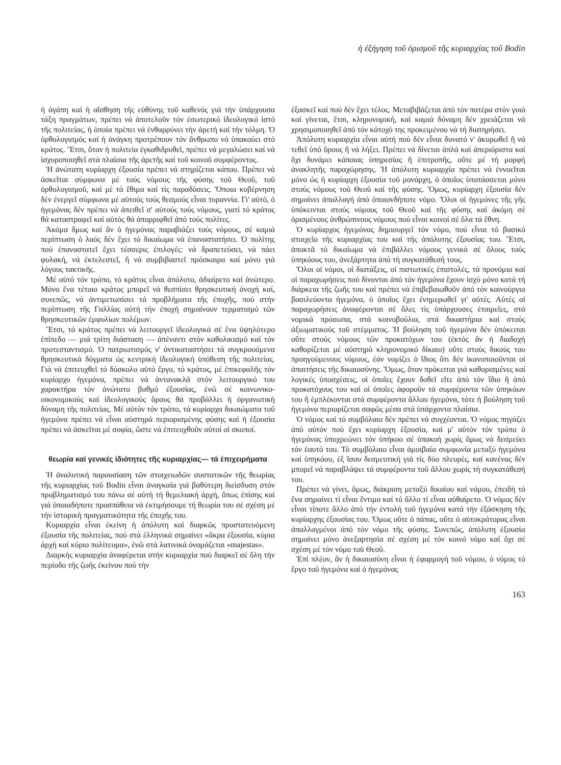ἡ ἐξήγηση τοῦ ὁρισμοῦ τῆς κυριαρχίας τοῦ Bodin
ἡ ἀγάπη καί ἡ αἴσθηση τῆς εὐθύνης τοῦ καθενός γιά τήν ὑπάρχουσα τάξη πραγμάτων, πρέπει νά ἀποτελοῦν τόν ἐσωτερικό ἰδεολογικό ἱστό τῆς πολιτείας, ἡ ὁποία πρέπει νά ἐνθαρρύνει τήν ἀρετή καί τήν τόλμη. Ὁ ὀρθολογισμός καί ἡ ἀνάγκη προτρέπουν τόν ἄνθρωπο νά ὑπακούει στό κράτος. Ἔτσι, ὅταν ἡ πολιτεία ἐγκαθιδρυθεῖ, πρέπει νά μεγαλώσει καί νά ἰσχυροποιηθεῖ στά πλαίσια τῆς ἀρετῆς καί τοῦ κοινοῦ συμφέροντος.
Ἡ ἀνώτατη κυρίαρχη ἐξουσία πρέπει νά στηρίζεται κάπου. Πρέπει νά ἀσκεῖται σύμφωνα μέ τούς νόμους τῆς φύσης τοῦ Θεοῦ, τοῦ ὀρθολογισμοῦ, καί μέ τά ἔθιμα καί τίς παραδόσεις. Ὅποια κυβέρνηση δέν ἐνεργεῖ σύμφωνα μέ αὐτούς τούς θεσμούς εἶναι τυραννία. Γι' αὐτό, ὁ ἡγεμόνας δέν πρέπει νά ἀπειθεῖ σ' αὐτούς τούς νόμους, γιατί τό κράτος θά καταστραφεῖ καί αὐτός θά ἀπορριφθεῖ ἀπό τούς πολίτες.
Ἀκόμα δμως καί ἄν ὁ ἡγεμόνας παραβιάζει τούς νόμους, σέ καμιά περίπτωση ὁ λαός δέν ἔχει τό δικαίωμα νά ἐπαναστατήσει. Ὁ πολίτης πού ἐπαναστατεῖ ἔχει τέσσερις ἐπιλογές: νά δραπετεύσει, νά πάει φυλακή, νά ἐκτελεστεῖ, ἤ νά συμβιβαστεῖ πρόσκαιρα καί μόνο γιά λόγους τακτικῆς.
Μέ αὐτό τόν τρόπο, τό κράτος εἶναι ἀπόλυτο, ἀδιαίρετο καί ἀνώτερο. Μόνο ἕνα τέτοιο κράτος μπορεῖ νά θεσπίσει θρησκευτική ἀνοχή καί, συνεπῶς, νά ἀντιμετωπίσει τά προβλήματα τῆς ἐποχῆς, πού στήν περίπτωση τῆς Γαλλίας αὐτή τήν ἐποχή σημαίνουν τερματισμό τῶν θρησκευτικῶν ἐμφυλίων πολέμων.
Ἔτσι, τό κράτος πρέπει νά λειτουργεῖ ἰδεολογικά σέ ἕνα ὑψηλότερο ἐπίπεδο — μιά τρίτη διάσταση — ἀπέναντι στόν καθολικισμό καί τόν προτεσταντισμό. Ὁ πατριωτισμός ν' ἀντικαταστήσει τά συγκρουόμενα θρησκευτικά δόγματα ὡς κεντρική ἰδεολογική ὑπόθεση τῆς πολιτείας. Γιά νά ἐπιτευχθεῖ τό δύσκολο αὐτό ἔργο, τό κράτος, μέ ἐπικεφαλῆς τόν κυρίαρχο ἡγεμόνα, πρέπει νά ἀντανακλᾶ στόν λειτουργικό του χαρακτήρα τόν ἀνώτατο βαθμό ἐξουσίας, ἐνῶ σέ κοινωνικο-οικονομικούς καί ἰδεολογικούς ὅρους θά προβάλλει ἡ ὀργανωτική δύναμη τῆς πολιτείας. Μέ αὐτόν τόν τρόπο, τά κυρίαρχα δικαιώματα τοῦ ἡγεμόνα πρέπει νά εἶναι αὐστηρά περιορισμένης φύσης καί ἡ ἐξουσία πρέπει νά ἀσκεῖται μέ σοφία, ὥστε νά ἐπιτευχθοῦν αὐτοί οἱ σκοποί.
θεωρία καί γενικές ἰδιότητες τῆς κυριαρχίας— τά ἐπιχειρήματα
Ἡ ἀναλυτική παρουσίαση τῶν στοιχειωδῶν συστατικῶν τῆς θεωρίας τῆς κυριαρχίας τοῦ Bodin εἶναι ἀναγκαία γιά βαθύτερη διείσδυση στόν προβληματισμό του πάνω σέ αὐτή τή θεμελιακή ἀρχή, ὅπως ἐπίσης καί γιά ὁποιαδήποτε προσπάθεια νά ἐκτιμήσουμε τή θεωρία του σέ σχέση μέ τήν ἱστορική πραγματικότητα τῆς ἐποχῆς του.
Κυριαρχία εἶναι ἐκείνη ἡ ἀπόλυτη καί διαρκῶς προστατευόμενη ἐξουσία τῆς πολιτείας, πού στά ἑλληνικά σημαίνει «ἄκρα ἐξουσία, κύρια ἀρχή καί κύριο πολίτευμα», ἐνῶ στά λατινικά ὀνομάζεται «majestas».
Διαρκής κυριαρχία ἀναφέρεται στήν κυριαρχία πού διαρκεῖ σέ ὅλη τήν περίοδο τῆς ζωῆς ἐκείνου πού τήν
ἐξασκεῖ καί πού δέν ἔχει τέλος. Μεταβιβάζεται ἀπό τόν πατέρα στόν γυιό καί γίνεται, ἔτσι, κληρονομική, καί καμιά δύναμη δέν χρειάζεται νά χρησιμοποιηθεῖ ἀπό τόν κάτοχό της προκειμένου νά τή διατηρήσει.
Ἀπόλυτη κυριαρχία εἶναι αὐτή πού δέν εἶναι δυνατό ν' ἀκυρωθεῖ ἤ νά τεθεῖ ὑπό ὅρους ἤ νά λήξει. Πρέπει νά δίνεται ἁπλά καί ἀπεριόριστα καί ὄχι δυνάμει κάποιας ὑπηρεσίας ἤ ἐπιτροπῆς, οὔτε μέ τή μορφή ἀνακλητῆς παραχώρησης. Ἡ ἀπόλυτη κυριαρχία πρέπει νά ἐννοεῖται μόνο ὡς ἡ κυρίαρχη ἐξουσία τοῦ μονάρχη, ὁ ὁποῖος ὑποτάσσεται μόνο στούς νόμους τοῦ Θεοῦ καί τῆς φύσης. Ὅμως, κυρίαρχη ἐξουσία δέν σημαίνει ἀπαλλαγή ἀπό ὁποιονδήποτε νόμο. Ὅλοι οἱ ἡγεμόνες τῆς γῆς ὑπόκεινται στούς νόμους τοῦ Θεοῦ καί τῆς φύσης καί ἀκόμη σέ ὁρισμένους ἀνθρώπινους νόμους πού εἶναι κοινοί σέ ὅλα τά ἔθνη.
Ὁ κυρίαρχος ἡγεμόνας δημιουργεῖ τόν νόμο, πού εἶναι τό βασικό στοιχεῖο τῆς κυριαρχίας του καί τῆς ἀπόλυτης ἐξουσίας του. Ἔτσι, ἀποκτᾶ τό δικαίωμα νά ἐπιβάλλει νόμους γενικά σέ ὅλους τούς ὑπηκόους του, ἀνεξάρτητα ἀπό τή συγκατάθεσή τους.
Ὅλοι οἱ νόμοι, οἱ διατάξεις, οἱ πιστωτικές ἐπιστολές, τά προνόμια καί οἱ παραχωρήσεις πού δίνονται ἀπό τόν ἡγεμόνα ἔχουν ἰσχύ μόνο κατά τή διάρκεια τῆς ζωῆς του καί πρέπει νά ἐπιβεβαιωθοῦν ἀπό τόν καινούργιο βασιλεύοντα ἡγεμόνα, ὁ ὁποῖος ἔχει ἐνημερωθεῖ γι' αὐτές. Αὐτές οἱ παραχωρήσεις ἀναφέρονται σέ ὅλες τίς ὑπάρχουσες ἑταιρεῖες, στά νομικά πρόσωπα, στά κοινοβούλια, στά δικαστήρια καί στούς ἀξιωματικούς τοῦ στέμματος. Ἡ βούληση τοῦ ἡγεμόνα δέν ὑπόκειται οὔτε στούς νόμους τῶν προκατόχων του (ἐκτός ἄν ἡ διαδοχή καθορίζεται μέ αὐστηρό κληρονομικό δίκαιο) οὔτε στούς δικούς του προηγούμενους νόμους, ἐάν νομίζει ὁ ἴδιος ὅτι δέν ἱκανοποιοῦνται οἱ ἀπαιτήσεις τῆς δικαιοσύνης. Ὅμως, ὅταν πρόκειται γιά καθορισμένες καί λογικές ὑποσχέσεις, οἱ ὁποῖες ἔχουν δοθεῖ εἴτε ἀπό τόν ἴδιο ἤ ἀπό προκατόχους του καί οἱ ὁποῖες ἀφοροῦν τά συμφέροντα τῶν ὑπηκόων του ἤ ἐμπλέκονται στά συμφέροντα ἄλλου ἡγεμόνα, τότε ἡ βούληση τοῦ ἡγεμόνα περιορίζεται σαφῶς μέσα στά ὑπάρχοντα πλαίσια.
Ὁ νόμος καί τό συμβόλαιο δέν πρέπει νά συγχέονται. Ὁ νόμος πηγάζει ἀπό αὐτόν πού ἔχει κυρίαρχη ἐξουσία, καί μ' αὐτόν τόν τρόπο ὁ ἡγεμόνας ὑποχρεώνει τόν ὑπήκοο σέ ὑπακοή χωρίς ὅμως νά δεσμεύει τόν ἑαυτό του. Τό συμβόλαιο εἶναι ἀμοιβαία συμφωνία μεταξύ ἡγεμόνα καί ὑπηκόου, ἐξ ἴσου δεσμευτική γιά τίς δύο πλευρές, καί κανένας δέν μπορεῖ νά παραβλάψει τά συμφέροντα τοῦ ἄλλου χωρίς τή συγκατάθεσή του.
Πρέπει νά γίνει, ὅμως, διάκριση μεταξύ δικαίου καί νόμου, ἐπειδή τό ἕνα σημαίνει τί εἶναι ἔντιμο καί τό ἄλλο τί εἶναι αὐθαίρετο. Ὁ νόμος δέν εἶναι τίποτε ἄλλο ἀπό τήν ἐντολή τοῦ ἡγεμόνα κατά τήν ἐξάσκηση τῆς κυρίαρχης ἐξουσίας του. Ὅμως οὔτε ὁ πάπας, οὔτε ὁ αὐτοκράτορας εἶναι ἀπαλλαγμένοι ἀπό τόν νόμο τῆς φύσης. Συνεπῶς, ἀπόλυτη ἐξουσία σημαίνει μόνο ἀνεξαρτησία σέ σχέση μέ τόν κοινό νόμο καί ὄχι σέ σχέση μέ τόν νόμο τοῦ Θεοῦ.
Ἐπί πλέον, ἄν ἡ δικαιοσύνη εἶναι ἡ ἐφαρμογή τοῦ νόμου, ὁ νόμος τό ἔργο τοῦ ἡγεμόνα καί ὁ ἡγεμόνας
163